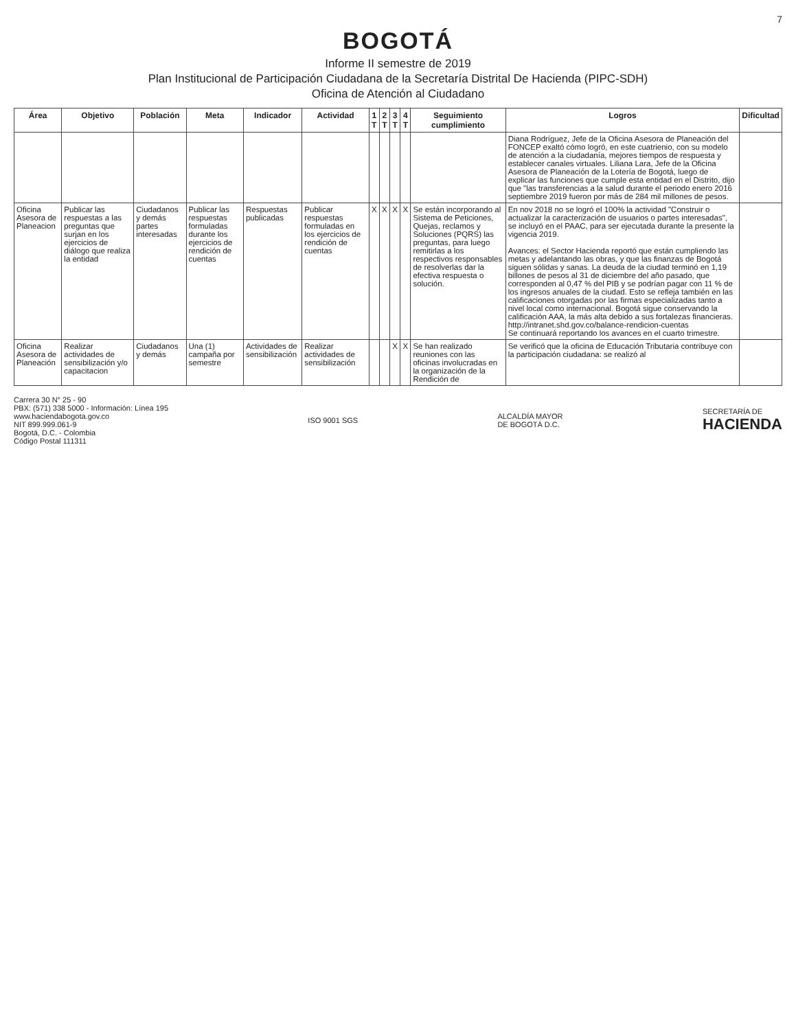7
BOGOTÁ
Informe II semestre de 2019
Plan Institucional de Participación Ciudadana de la Secretaría Distrital De Hacienda (PIPC-SDH)
Oficina de Atención al Ciudadano
| Área | Objetivo | Población | Meta | Indicador | Actividad | 1 T | 2 T | 3 T | 4 T | Seguimiento cumplimiento | Logros | Dificultad |
| --- | --- | --- | --- | --- | --- | --- | --- | --- | --- | --- | --- | --- |
| | | | | | | | | | | | Diana Rodríguez, Jefe de la Oficina Asesora de Planeación del FONCEP exaltó cómo logró, en este cuatrienio, con su modelo de atención a la ciudadanía, mejores tiempos de respuesta y establecer canales virtuales. Liliana Lara, Jefe de la Oficina Asesora de Planeación de la Lotería de Bogotá, luego de explicar las funciones que cumple esta entidad en el Distrito, dijo que "las transferencias a la salud durante el periodo enero 2016 septiembre 2019 fueron por más de 284 mil millones de pesos. | |
| Oficina Asesora de Planeacion | Publicar las respuestas a las preguntas que surjan en los ejercicios de diálogo que realiza la entidad | Ciudadanos y demás partes interesadas | Publicar las respuestas formuladas durante los ejercicios de rendición de cuentas | Respuestas publicadas | Publicar respuestas formuladas en los ejercicios de rendición de cuentas | X | X | X | X | Se están incorporando al Sistema de Peticiones, Quejas, reclamos y Soluciones (PQRS) las preguntas, para luego remitirlas a los respectivos responsables de resolverlas dar la efectiva respuesta o solución. | En nov 2018 no se logró el 100% la actividad "Construir o actualizar la caracterización de usuarios o partes interesadas", se incluyó en el PAAC, para ser ejecutada durante la presente la vigencia 2019. Avances: el Sector Hacienda reportó que están cumpliendo las metas y adelantando las obras, y que las finanzas de Bogotá siguen sólidas y sanas. La deuda de la ciudad terminó en 1,19 billones de pesos al 31 de diciembre del año pasado, que corresponden al 0,47 % del PIB y se podrían pagar con 11 % de los ingresos anuales de la ciudad. Esto se refleja también en las calificaciones otorgadas por las firmas especializadas tanto a nivel local como internacional. Bogotá sigue conservando la calificación AAA, la más alta debido a sus fortalezas financieras. http://intranet.shd.gov.co/balance-rendicion-cuentas Se continuará reportando los avances en el cuarto trimestre. | |
| Oficina Asesora de Planeación | Realizar actividades de sensibilización y/o capacitacion | Ciudadanos y demás | Una (1) campaña por semestre | Actividades de sensibilización | Realizar actividades de sensibilización | | | X | X | Se han realizado reuniones con las oficinas involucradas en la organización de la Rendición de | Se verificó que la oficina de Educación Tributaria contribuye con la participación ciudadana: se realizó al | |
Carrera 30 N° 25 - 90
PBX: (571) 338 5000 - Información: Línea 195
www.haciendabogota.gov.co
NIT 899.999.061-9
Bogotá, D.C. - Colombia
Código Postal 111311
ISO 9001 SGS
ALCALDÍA MAYOR
DE BOGOTÁ D.C.
SECRETARÍA DE
HACIENDA